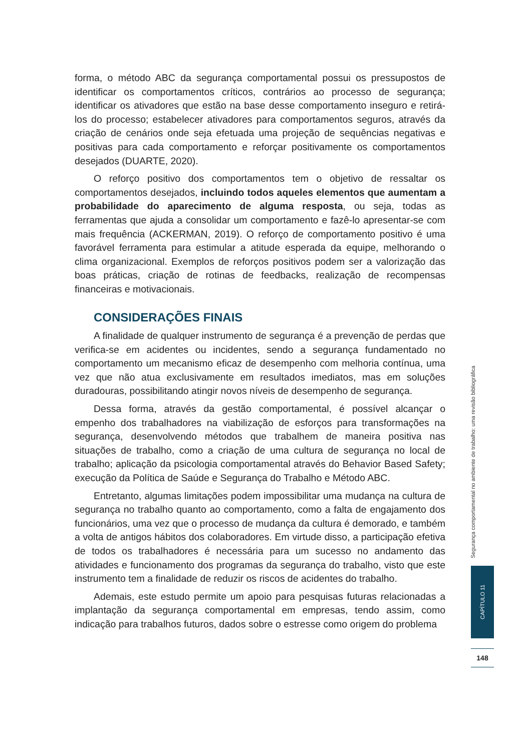forma, o método ABC da segurança comportamental possui os pressupostos de identificar os comportamentos críticos, contrários ao processo de segurança; identificar os ativadores que estão na base desse comportamento inseguro e retirá-los do processo; estabelecer ativadores para comportamentos seguros, através da criação de cenários onde seja efetuada uma projeção de sequências negativas e positivas para cada comportamento e reforçar positivamente os comportamentos desejados (DUARTE, 2020).
O reforço positivo dos comportamentos tem o objetivo de ressaltar os comportamentos desejados, incluindo todos aqueles elementos que aumentam a probabilidade do aparecimento de alguma resposta, ou seja, todas as ferramentas que ajuda a consolidar um comportamento e fazê-lo apresentar-se com mais frequência (ACKERMAN, 2019). O reforço de comportamento positivo é uma favorável ferramenta para estimular a atitude esperada da equipe, melhorando o clima organizacional. Exemplos de reforços positivos podem ser a valorização das boas práticas, criação de rotinas de feedbacks, realização de recompensas financeiras e motivacionais.
CONSIDERAÇÕES FINAIS
A finalidade de qualquer instrumento de segurança é a prevenção de perdas que verifica-se em acidentes ou incidentes, sendo a segurança fundamentado no comportamento um mecanismo eficaz de desempenho com melhoria contínua, uma vez que não atua exclusivamente em resultados imediatos, mas em soluções duradouras, possibilitando atingir novos níveis de desempenho de segurança.
Dessa forma, através da gestão comportamental, é possível alcançar o empenho dos trabalhadores na viabilização de esforços para transformações na segurança, desenvolvendo métodos que trabalhem de maneira positiva nas situações de trabalho, como a criação de uma cultura de segurança no local de trabalho; aplicação da psicologia comportamental através do Behavior Based Safety; execução da Política de Saúde e Segurança do Trabalho e Método ABC.
Entretanto, algumas limitações podem impossibilitar uma mudança na cultura de segurança no trabalho quanto ao comportamento, como a falta de engajamento dos funcionários, uma vez que o processo de mudança da cultura é demorado, e também a volta de antigos hábitos dos colaboradores. Em virtude disso, a participação efetiva de todos os trabalhadores é necessária para um sucesso no andamento das atividades e funcionamento dos programas da segurança do trabalho, visto que este instrumento tem a finalidade de reduzir os riscos de acidentes do trabalho.
Ademais, este estudo permite um apoio para pesquisas futuras relacionadas a implantação da segurança comportamental em empresas, tendo assim, como indicação para trabalhos futuros, dados sobre o estresse como origem do problema
Segurança comportamental no ambiente de trabalho: uma revisão bibliográfica
CAPÍTULO 11
148